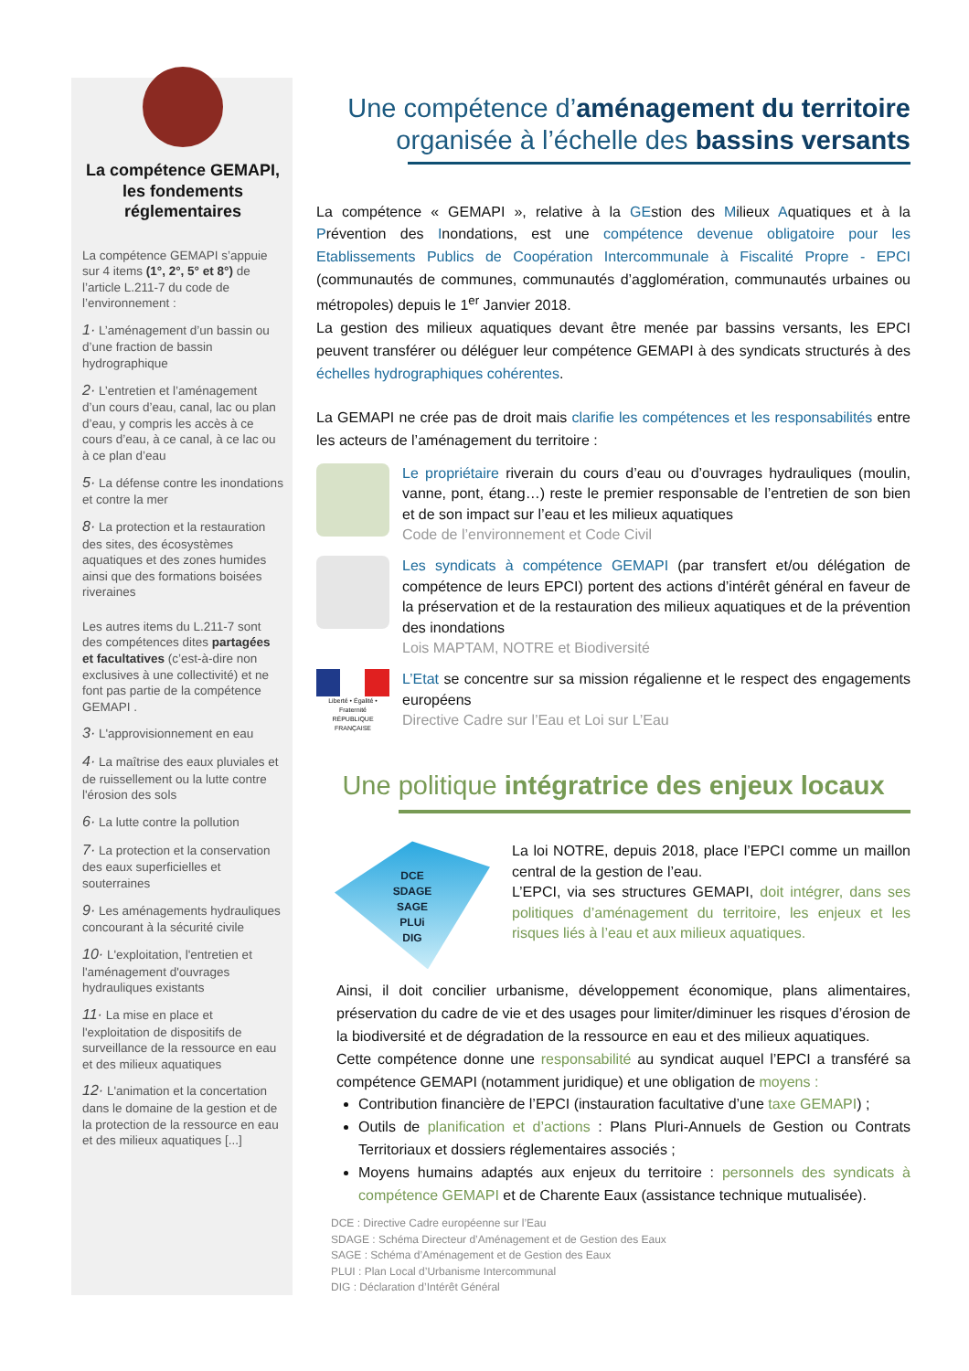La compétence GEMAPI, les fondements réglementaires
La compétence GEMAPI s’appuie sur 4 items (1°, 2°, 5° et 8°) de l’article L.211-7 du code de l’environnement :
1· L’aménagement d’un bassin ou d’une fraction de bassin hydrographique
2· L’entretien et l’aménagement d’un cours d’eau, canal, lac ou plan d’eau, y compris les accès à ce cours d’eau, à ce canal, à ce lac ou à ce plan d’eau
5· La défense contre les inondations et contre la mer
8· La protection et la restauration des sites, des écosystèmes aquatiques et des zones humides ainsi que des formations boisées riveraines
Les autres items du L.211-7 sont des compétences dites partagées et facultatives (c’est-à-dire non exclusives à une collectivité) et ne font pas partie de la compétence GEMAPI .
3· L'approvisionnement en eau
4· La maîtrise des eaux pluviales et de ruissellement ou la lutte contre l'érosion des sols
6· La lutte contre la pollution
7· La protection et la conservation des eaux superficielles et souterraines
9· Les aménagements hydrauliques concourant à la sécurité civile
10· L'exploitation, l'entretien et l'aménagement d'ouvrages hydrauliques existants
11· La mise en place et l'exploitation de dispositifs de surveillance de la ressource en eau et des milieux aquatiques
12· L'animation et la concertation dans le domaine de la gestion et de la protection de la ressource en eau et des milieux aquatiques [...]
Une compétence d’aménagement du territoire
organisée à l’échelle des bassins versants
La compétence « GEMAPI », relative à la GEstion des Milieux Aquatiques et à la Prévention des Inondations, est une compétence devenue obligatoire pour les Etablissements Publics de Coopération Intercommunale à Fiscalité Propre - EPCI (communautés de communes, communautés d’agglomération, communautés urbaines ou métropoles) depuis le 1<sup>er</sup> Janvier 2018.
La gestion des milieux aquatiques devant être menée par bassins versants, les EPCI peuvent transférer ou déléguer leur compétence GEMAPI à des syndicats structurés à des échelles hydrographiques cohérentes.
La GEMAPI ne crée pas de droit mais clarifie les compétences et les responsabilités entre les acteurs de l’aménagement du territoire :
Le propriétaire riverain du cours d’eau ou d’ouvrages hydrauliques (moulin, vanne, pont, étang…) reste le premier responsable de l’entretien de son bien et de son impact sur l’eau et les milieux aquatiques
Code de l’environnement et Code Civil
Les syndicats à compétence GEMAPI (par transfert et/ou délégation de compétence de leurs EPCI) portent des actions d’intérêt général en faveur de la préservation et de la restauration des milieux aquatiques et de la prévention des inondations
Lois MAPTAM, NOTRE et Biodiversité
Liberté • Égalité • Fraternité
RÉPUBLIQUE FRANÇAISE
L’Etat se concentre sur sa mission régalienne et le respect des engagements européens
Directive Cadre sur l’Eau et Loi sur L’Eau
Une politique intégratrice des enjeux locaux
DCE
SDAGE
SAGE
PLUi
DIG
La loi NOTRE, depuis 2018, place l’EPCI comme un maillon central de la gestion de l’eau.
L’EPCI, via ses structures GEMAPI, doit intégrer, dans ses politiques d’aménagement du territoire, les enjeux et les risques liés à l’eau et aux milieux aquatiques.
Ainsi, il doit concilier urbanisme, développement économique, plans alimentaires, préservation du cadre de vie et des usages pour limiter/diminuer les risques d’érosion de la biodiversité et de dégradation de la ressource en eau et des milieux aquatiques.
Cette compétence donne une responsabilité au syndicat auquel l’EPCI a transféré sa compétence GEMAPI (notamment juridique) et une obligation de moyens :
Contribution financière de l’EPCI (instauration facultative d’une taxe GEMAPI) ;
Outils de planification et d’actions : Plans Pluri-Annuels de Gestion ou Contrats Territoriaux et dossiers réglementaires associés ;
Moyens humains adaptés aux enjeux du territoire : personnels des syndicats à compétence GEMAPI et de Charente Eaux (assistance technique mutualisée).
DCE : Directive Cadre européenne sur l’Eau
SDAGE : Schéma Directeur d’Aménagement et de Gestion des Eaux
SAGE : Schéma d’Aménagement et de Gestion des Eaux
PLUI : Plan Local d’Urbanisme Intercommunal
DIG : Déclaration d’Intérêt Général